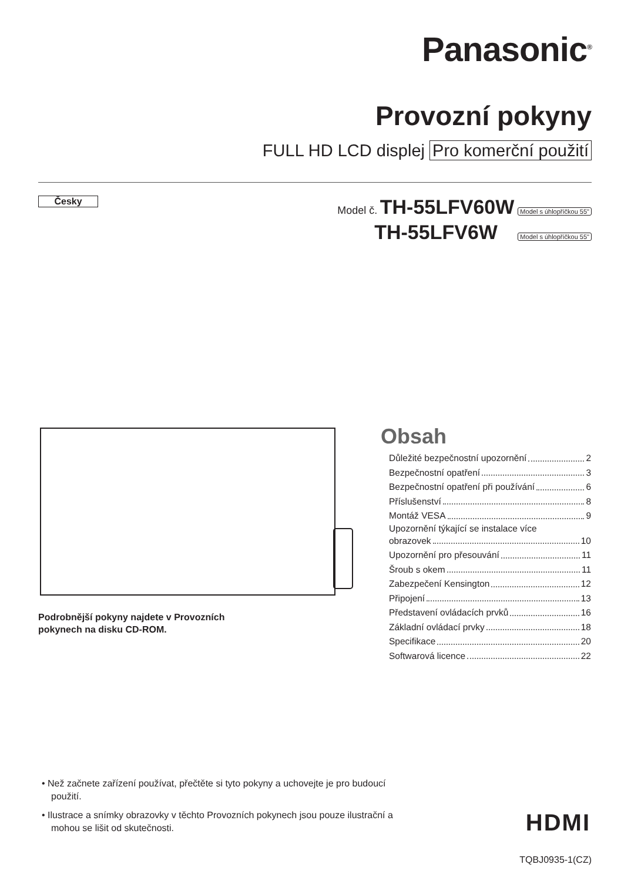Panasonic<sup>®</sup>
Provozní pokyny
FULL HD LCD displej Pro komerční použití
Česky
Model č. TH-55LFV60W Model s úhlopříčkou 55"
TH-55LFV6W Model s úhlopříčkou 55"
Podrobnější pokyny najdete v Provozních
pokynech na disku CD-ROM.
Obsah
Důležité bezpečnostní upozornění 2
Bezpečnostní opatření 3
Bezpečnostní opatření při používání 6
Příslušenství 8
Montáž VESA 9
Upozornění týkající se instalace více
obrazovek 10
Upozornění pro přesouvání 11
Šroub s okem 11
Zabezpečení Kensington 12
Připojení 13
Představení ovládacích prvků 16
Základní ovládací prvky 18
Specifikace 20
Softwarová licence 22
• Než začnete zařízení používat, přečtěte si tyto pokyny a uchovejte je pro budoucí použití.
• Ilustrace a snímky obrazovky v těchto Provozních pokynech jsou pouze ilustrační a mohou se lišit od skutečnosti.
HDMI
TQBJ0935-1(CZ)